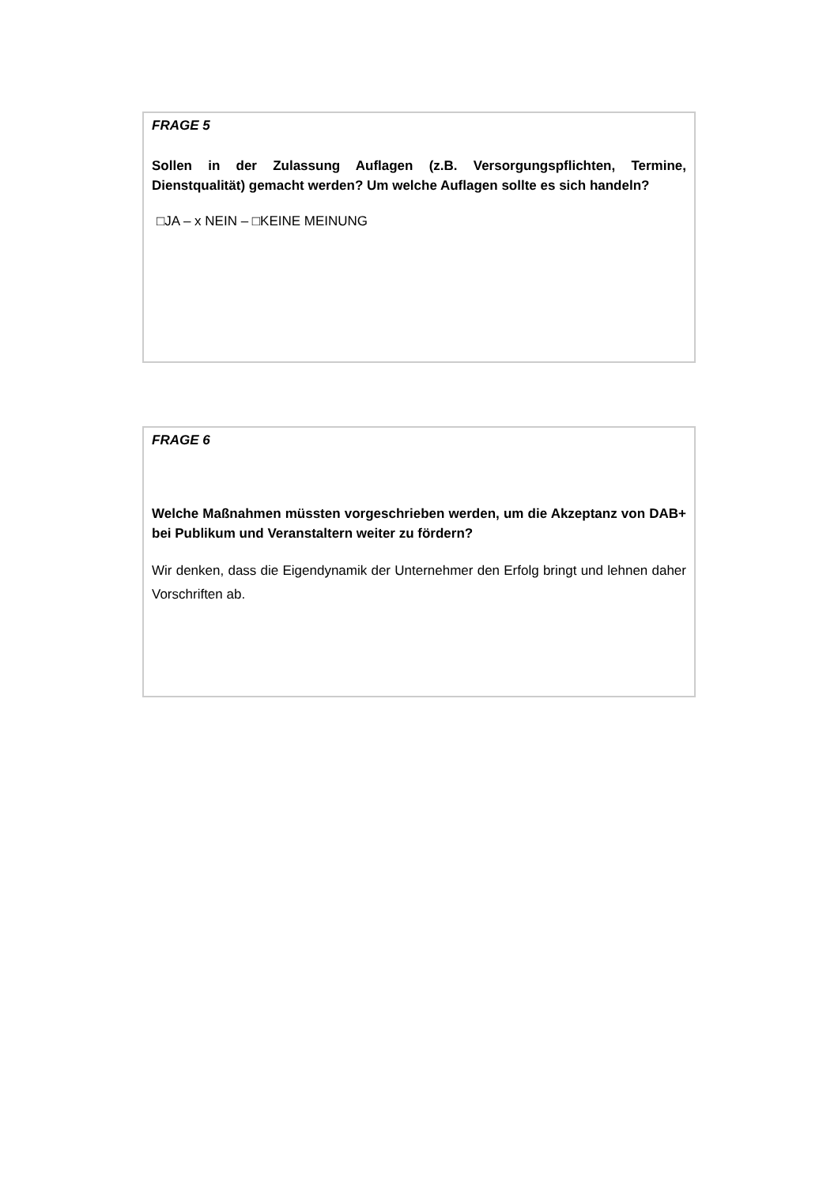FRAGE 5
Sollen in der Zulassung Auflagen (z.B. Versorgungspflichten, Termine, Dienstqualität) gemacht werden? Um welche Auflagen sollte es sich handeln?
□JA – x NEIN – □KEINE MEINUNG
FRAGE 6
Welche Maßnahmen müssten vorgeschrieben werden, um die Akzeptanz von DAB+ bei Publikum und Veranstaltern weiter zu fördern?
Wir denken, dass die Eigendynamik der Unternehmer den Erfolg bringt und lehnen daher Vorschriften ab.